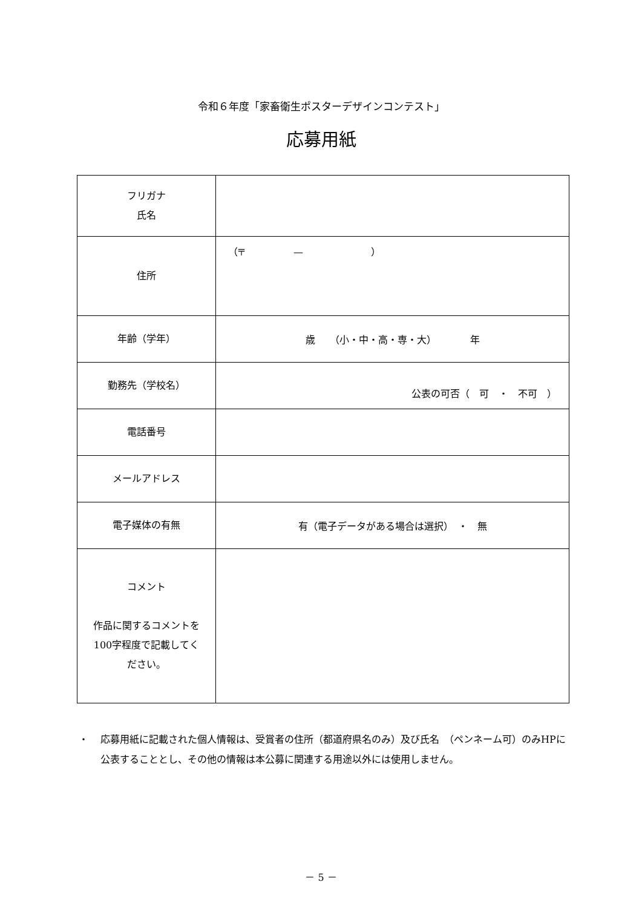令和６年度「家畜衛生ポスターデザインコンテスト」
応募用紙
| フリガナ 氏名 | |
| 住所 | （〒 — ） |
| 年齢（学年） | 歳 （小・中・高・専・大） 年 |
| 勤務先（学校名） | 公表の可否（ 可 ・ 不可 ） |
| 電話番号 | |
| メールアドレス | |
| 電子媒体の有無 | 有（電子データがある場合は選択） ・ 無 |
| コメント 作品に関するコメントを 100字程度で記載してく ださい。 | |
・ 応募用紙に記載された個人情報は、受賞者の住所（都道府県名のみ）及び氏名　（ペンネーム可）のみHPに公表することとし、その他の情報は本公募に関連する用途以外には使用しません。
－ 5 －